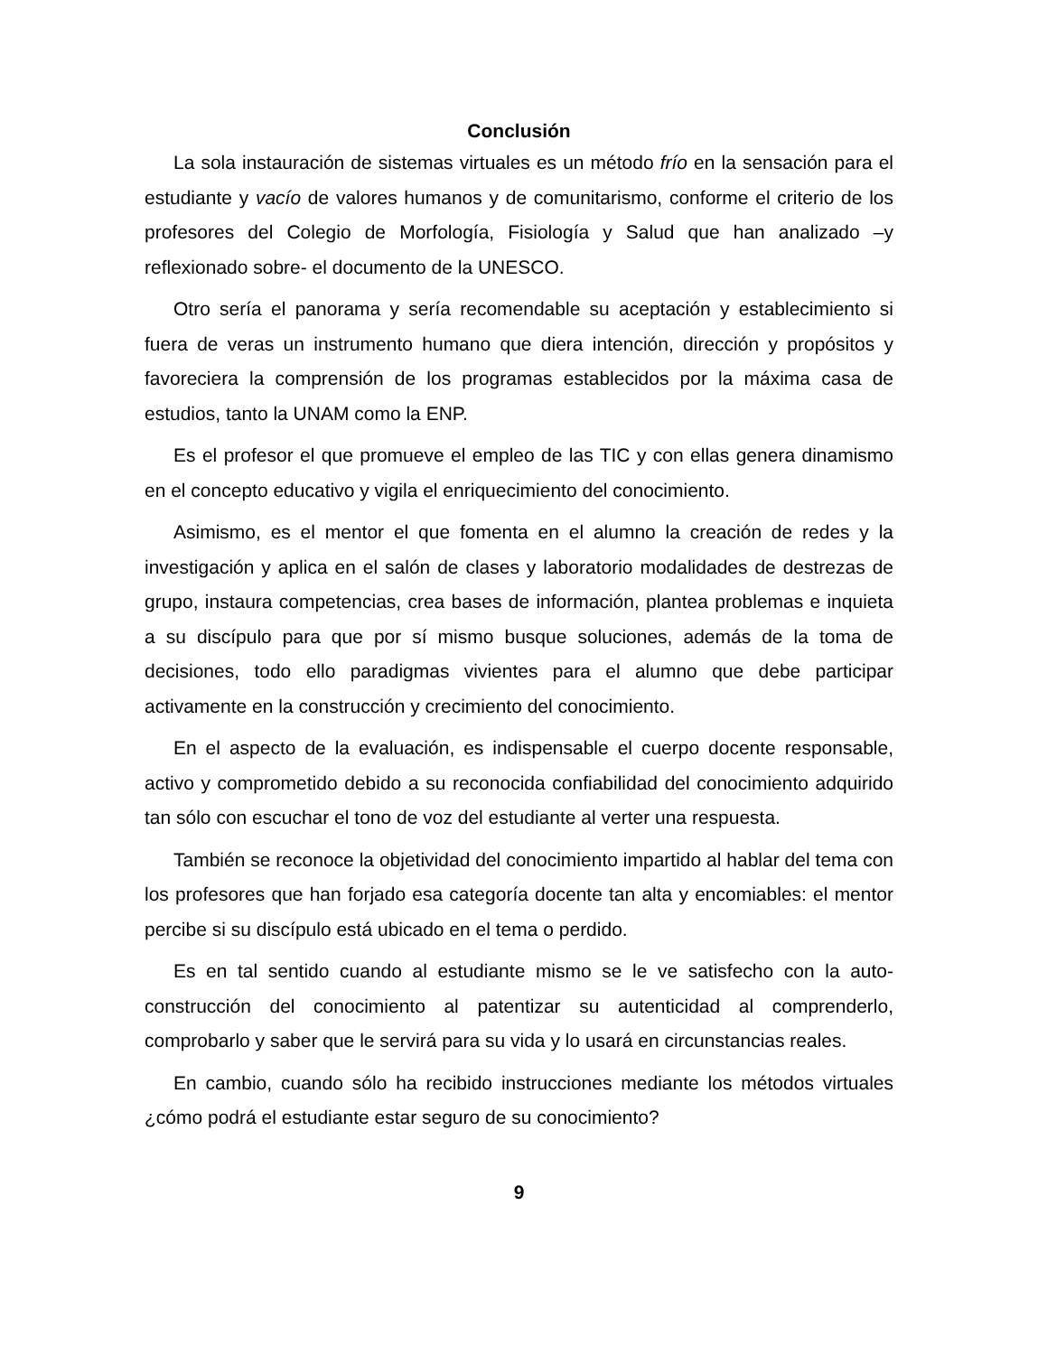Conclusión
La sola instauración de sistemas virtuales es un método frío en la sensación para el estudiante y vacío de valores humanos y de comunitarismo, conforme el criterio de los profesores del Colegio de Morfología, Fisiología y Salud que han analizado –y reflexionado sobre- el documento de la UNESCO.
Otro sería el panorama y sería recomendable su aceptación y establecimiento si fuera de veras un instrumento humano que diera intención, dirección y propósitos y favoreciera la comprensión de los programas establecidos por la máxima casa de estudios, tanto la UNAM como la ENP.
Es el profesor el que promueve el empleo de las TIC y con ellas genera dinamismo en el concepto educativo y vigila el enriquecimiento del conocimiento.
Asimismo, es el mentor el que fomenta en el alumno la creación de redes y la investigación y aplica en el salón de clases y laboratorio modalidades de destrezas de grupo, instaura competencias, crea bases de información, plantea problemas e inquieta a su discípulo para que por sí mismo busque soluciones, además de la toma de decisiones, todo ello paradigmas vivientes para el alumno que debe participar activamente en la construcción y crecimiento del conocimiento.
En el aspecto de la evaluación, es indispensable el cuerpo docente responsable, activo y comprometido debido a su reconocida confiabilidad del conocimiento adquirido tan sólo con escuchar el tono de voz del estudiante al verter una respuesta.
También se reconoce la objetividad del conocimiento impartido al hablar del tema con los profesores que han forjado esa categoría docente tan alta y encomiables: el mentor percibe si su discípulo está ubicado en el tema o perdido.
Es en tal sentido cuando al estudiante mismo se le ve satisfecho con la auto-construcción del conocimiento al patentizar su autenticidad al comprenderlo, comprobarlo y saber que le servirá para su vida y lo usará en circunstancias reales.
En cambio, cuando sólo ha recibido instrucciones mediante los métodos virtuales ¿cómo podrá el estudiante estar seguro de su conocimiento?
9